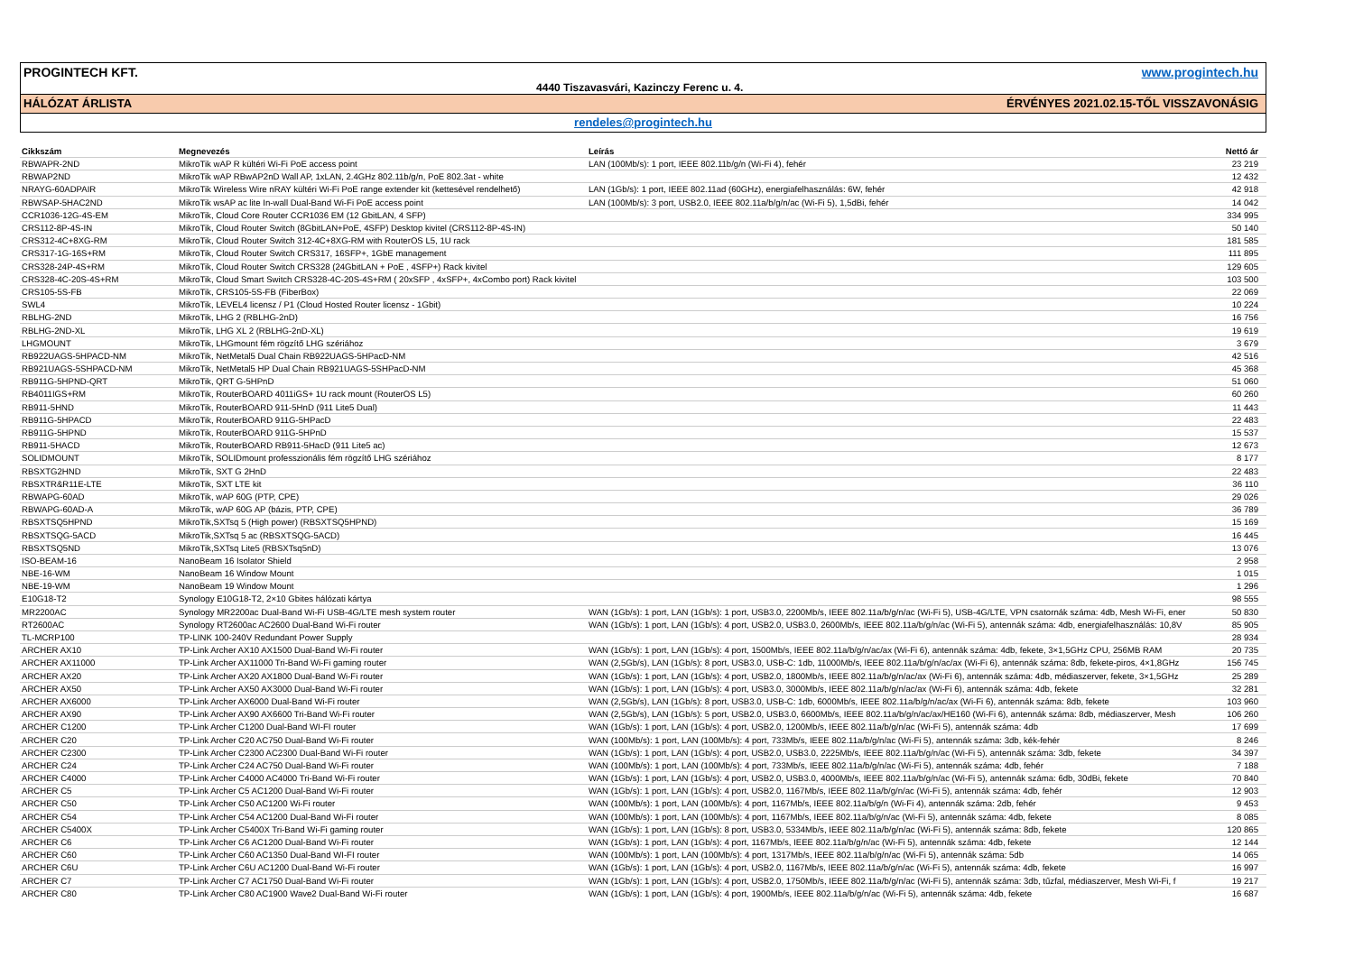PROGINTECH KFT. 4440 Tiszavasvári, Kazinczy Ferenc u. 4. www.progintech.hu
HÁLÓZAT ÁRLISTA ÉRVÉNYES 2021.02.15-TŐL VISSZAVONÁSIG
rendeles@progintech.hu
| Cikkszám | Megnevezés | Leírás | Nettó ár |
| --- | --- | --- | --- |
| RBWAPR-2ND | MikroTik wAP R kültéri Wi-Fi PoE access point | LAN (100Mb/s): 1 port, IEEE 802.11b/g/n (Wi-Fi 4), fehér | 23 219 |
| RBWAP2ND | MikroTik wAP RBwAP2nD Wall AP, 1xLAN, 2.4GHz 802.11b/g/n, PoE 802.3at - white | | 12 432 |
| NRAYG-60ADPAIR | MikroTik Wireless Wire nRAY kültéri Wi-Fi PoE range extender kit (kettesével rendelhető) | LAN (1Gb/s): 1 port, IEEE 802.11ad (60GHz), energiafelhasználás: 6W, fehér | 42 918 |
| RBWSAP-5HAC2ND | MikroTik wsAP ac lite In-wall Dual-Band Wi-Fi PoE access point | LAN (100Mb/s): 3 port, USB2.0, IEEE 802.11a/b/g/n/ac (Wi-Fi 5), 1,5dBi, fehér | 14 042 |
| CCR1036-12G-4S-EM | MikroTik, Cloud Core Router CCR1036 EM (12 GbitLAN, 4 SFP) | | 334 995 |
| CRS112-8P-4S-IN | MikroTik, Cloud Router Switch (8GbitLAN+PoE, 4SFP) Desktop kivitel (CRS112-8P-4S-IN) | | 50 140 |
| CRS312-4C+8XG-RM | MikroTik, Cloud Router Switch 312-4C+8XG-RM with RouterOS L5, 1U rack | | 181 585 |
| CRS317-1G-16S+RM | MikroTik, Cloud Router Switch CRS317, 16SFP+, 1GbE management | | 111 895 |
| CRS328-24P-4S+RM | MikroTik, Cloud Router Switch CRS328 (24GbitLAN + PoE , 4SFP+) Rack kivitel | | 129 605 |
| CRS328-4C-20S-4S+RM | MikroTik, Cloud Smart Switch CRS328-4C-20S-4S+RM ( 20xSFP , 4xSFP+, 4xCombo port) Rack kivitel | | 103 500 |
| CRS105-5S-FB | MikroTik, CRS105-5S-FB (FiberBox) | | 22 069 |
| SWL4 | MikroTik, LEVEL4 licensz / P1 (Cloud Hosted Router licensz - 1Gbit) | | 10 224 |
| RBLHG-2ND | MikroTik, LHG 2 (RBLHG-2nD) | | 16 756 |
| RBLHG-2ND-XL | MikroTik, LHG XL 2 (RBLHG-2nD-XL) | | 19 619 |
| LHGMOUNT | MikroTik, LHGmount fém rögzítő LHG szériához | | 3 679 |
| RB922UAGS-5HPACD-NM | MikroTik, NetMetal5 Dual Chain RB922UAGS-5HPacD-NM | | 42 516 |
| RB921UAGS-5SHPACD-NM | MikroTik, NetMetal5 HP Dual Chain RB921UAGS-5SHPacD-NM | | 45 368 |
| RB911G-5HPND-QRT | MikroTik, QRT G-5HPnD | | 51 060 |
| RB4011IGS+RM | MikroTik, RouterBOARD 4011iGS+ 1U rack mount (RouterOS L5) | | 60 260 |
| RB911-5HND | MikroTik, RouterBOARD 911-5HnD (911 Lite5 Dual) | | 11 443 |
| RB911G-5HPACD | MikroTik, RouterBOARD 911G-5HPacD | | 22 483 |
| RB911G-5HPND | MikroTik, RouterBOARD 911G-5HPnD | | 15 537 |
| RB911-5HACD | MikroTik, RouterBOARD RB911-5HacD (911 Lite5 ac) | | 12 673 |
| SOLIDMOUNT | MikroTik, SOLIDmount professzionális fém rögzítő LHG szériához | | 8 177 |
| RBSXTG2HND | MikroTik, SXT G 2HnD | | 22 483 |
| RBSXTR&R11E-LTE | MikroTik, SXT LTE kit | | 36 110 |
| RBWAPG-60AD | MikroTik, wAP 60G (PTP, CPE) | | 29 026 |
| RBWAPG-60AD-A | MikroTik, wAP 60G AP (bázis, PTP, CPE) | | 36 789 |
| RBSXTSQ5HPND | MikroTik,SXTsq 5 (High power) (RBSXTSQ5HPND) | | 15 169 |
| RBSXTSQG-5ACD | MikroTik,SXTsq 5 ac (RBSXTSQG-5ACD) | | 16 445 |
| RBSXTSQ5ND | MikroTik,SXTsq Lite5 (RBSXTsq5nD) | | 13 076 |
| ISO-BEAM-16 | NanoBeam 16 Isolator Shield | | 2 958 |
| NBE-16-WM | NanoBeam 16 Window Mount | | 1 015 |
| NBE-19-WM | NanoBeam 19 Window Mount | | 1 296 |
| E10G18-T2 | Synology E10G18-T2, 2×10 Gbites hálózati kártya | | 98 555 |
| MR2200AC | Synology MR2200ac Dual-Band Wi-Fi USB-4G/LTE mesh system router | WAN (1Gb/s): 1 port, LAN (1Gb/s): 1 port, USB3.0, 2200Mb/s, IEEE 802.11a/b/g/n/ac (Wi-Fi 5), USB-4G/LTE, VPN csatornák száma: 4db, Mesh Wi-Fi, ener | 50 830 |
| RT2600AC | Synology RT2600ac AC2600 Dual-Band Wi-Fi router | WAN (1Gb/s): 1 port, LAN (1Gb/s): 4 port, USB2.0, USB3.0, 2600Mb/s, IEEE 802.11a/b/g/n/ac (Wi-Fi 5), antennák száma: 4db, energiafelhasználás: 10,8V | 85 905 |
| TL-MCRP100 | TP-LINK 100-240V Redundant Power Supply | | 28 934 |
| ARCHER AX10 | TP-Link Archer AX10 AX1500 Dual-Band Wi-Fi router | WAN (1Gb/s): 1 port, LAN (1Gb/s): 4 port, 1500Mb/s, IEEE 802.11a/b/g/n/ac/ax (Wi-Fi 6), antennák száma: 4db, fekete, 3×1,5GHz CPU, 256MB RAM | 20 735 |
| ARCHER AX11000 | TP-Link Archer AX11000 Tri-Band Wi-Fi gaming router | WAN (2,5Gb/s), LAN (1Gb/s): 8 port, USB3.0, USB-C: 1db, 11000Mb/s, IEEE 802.11a/b/g/n/ac/ax (Wi-Fi 6), antennák száma: 8db, fekete-piros, 4×1,8GHz | 156 745 |
| ARCHER AX20 | TP-Link Archer AX20 AX1800 Dual-Band Wi-Fi router | WAN (1Gb/s): 1 port, LAN (1Gb/s): 4 port, USB2.0, 1800Mb/s, IEEE 802.11a/b/g/n/ac/ax (Wi-Fi 6), antennák száma: 4db, médiaszerver, fekete, 3×1,5GHz | 25 289 |
| ARCHER AX50 | TP-Link Archer AX50 AX3000 Dual-Band Wi-Fi router | WAN (1Gb/s): 1 port, LAN (1Gb/s): 4 port, USB3.0, 3000Mb/s, IEEE 802.11a/b/g/n/ac/ax (Wi-Fi 6), antennák száma: 4db, fekete | 32 281 |
| ARCHER AX6000 | TP-Link Archer AX6000 Dual-Band Wi-Fi router | WAN (2,5Gb/s), LAN (1Gb/s): 8 port, USB3.0, USB-C: 1db, 6000Mb/s, IEEE 802.11a/b/g/n/ac/ax (Wi-Fi 6), antennák száma: 8db, fekete | 103 960 |
| ARCHER AX90 | TP-Link Archer AX90 AX6600 Tri-Band Wi-Fi router | WAN (2,5Gb/s), LAN (1Gb/s): 5 port, USB2.0, USB3.0, 6600Mb/s, IEEE 802.11a/b/g/n/ac/ax/HE160 (Wi-Fi 6), antennák száma: 8db, médiaszerver, Mesh | 106 260 |
| ARCHER C1200 | TP-Link Archer C1200 Dual-Band WI-FI router | WAN (1Gb/s): 1 port, LAN (1Gb/s): 4 port, USB2.0, 1200Mb/s, IEEE 802.11a/b/g/n/ac (Wi-Fi 5), antennák száma: 4db | 17 699 |
| ARCHER C20 | TP-Link Archer C20 AC750 Dual-Band Wi-Fi router | WAN (100Mb/s): 1 port, LAN (100Mb/s): 4 port, 733Mb/s, IEEE 802.11a/b/g/n/ac (Wi-Fi 5), antennák száma: 3db, kék-fehér | 8 246 |
| ARCHER C2300 | TP-Link Archer C2300 AC2300 Dual-Band Wi-Fi router | WAN (1Gb/s): 1 port, LAN (1Gb/s): 4 port, USB2.0, USB3.0, 2225Mb/s, IEEE 802.11a/b/g/n/ac (Wi-Fi 5), antennák száma: 3db, fekete | 34 397 |
| ARCHER C24 | TP-Link Archer C24 AC750 Dual-Band Wi-Fi router | WAN (100Mb/s): 1 port, LAN (100Mb/s): 4 port, 733Mb/s, IEEE 802.11a/b/g/n/ac (Wi-Fi 5), antennák száma: 4db, fehér | 7 188 |
| ARCHER C4000 | TP-Link Archer C4000 AC4000 Tri-Band Wi-Fi router | WAN (1Gb/s): 1 port, LAN (1Gb/s): 4 port, USB2.0, USB3.0, 4000Mb/s, IEEE 802.11a/b/g/n/ac (Wi-Fi 5), antennák száma: 6db, 30dBi, fekete | 70 840 |
| ARCHER C5 | TP-Link Archer C5 AC1200 Dual-Band Wi-Fi router | WAN (1Gb/s): 1 port, LAN (1Gb/s): 4 port, USB2.0, 1167Mb/s, IEEE 802.11a/b/g/n/ac (Wi-Fi 5), antennák száma: 4db, fehér | 12 903 |
| ARCHER C50 | TP-Link Archer C50 AC1200 Wi-Fi router | WAN (100Mb/s): 1 port, LAN (100Mb/s): 4 port, 1167Mb/s, IEEE 802.11a/b/g/n (Wi-Fi 4), antennák száma: 2db, fehér | 9 453 |
| ARCHER C54 | TP-Link Archer C54 AC1200 Dual-Band Wi-Fi router | WAN (100Mb/s): 1 port, LAN (100Mb/s): 4 port, 1167Mb/s, IEEE 802.11a/b/g/n/ac (Wi-Fi 5), antennák száma: 4db, fekete | 8 085 |
| ARCHER C5400X | TP-Link Archer C5400X Tri-Band Wi-Fi gaming router | WAN (1Gb/s): 1 port, LAN (1Gb/s): 8 port, USB3.0, 5334Mb/s, IEEE 802.11a/b/g/n/ac (Wi-Fi 5), antennák száma: 8db, fekete | 120 865 |
| ARCHER C6 | TP-Link Archer C6 AC1200 Dual-Band Wi-Fi router | WAN (1Gb/s): 1 port, LAN (1Gb/s): 4 port, 1167Mb/s, IEEE 802.11a/b/g/n/ac (Wi-Fi 5), antennák száma: 4db, fekete | 12 144 |
| ARCHER C60 | TP-Link Archer C60 AC1350 Dual-Band WI-FI router | WAN (100Mb/s): 1 port, LAN (100Mb/s): 4 port, 1317Mb/s, IEEE 802.11a/b/g/n/ac (Wi-Fi 5), antennák száma: 5db | 14 065 |
| ARCHER C6U | TP-Link Archer C6U AC1200 Dual-Band Wi-Fi router | WAN (1Gb/s): 1 port, LAN (1Gb/s): 4 port, USB2.0, 1167Mb/s, IEEE 802.11a/b/g/n/ac (Wi-Fi 5), antennák száma: 4db, fekete | 16 997 |
| ARCHER C7 | TP-Link Archer C7 AC1750 Dual-Band Wi-Fi router | WAN (1Gb/s): 1 port, LAN (1Gb/s): 4 port, USB2.0, 1750Mb/s, IEEE 802.11a/b/g/n/ac (Wi-Fi 5), antennák száma: 3db, tűzfal, médiaszerver, Mesh Wi-Fi, f | 19 217 |
| ARCHER C80 | TP-Link Archer C80 AC1900 Wave2 Dual-Band Wi-Fi router | WAN (1Gb/s): 1 port, LAN (1Gb/s): 4 port, 1900Mb/s, IEEE 802.11a/b/g/n/ac (Wi-Fi 5), antennák száma: 4db, fekete | 16 687 |